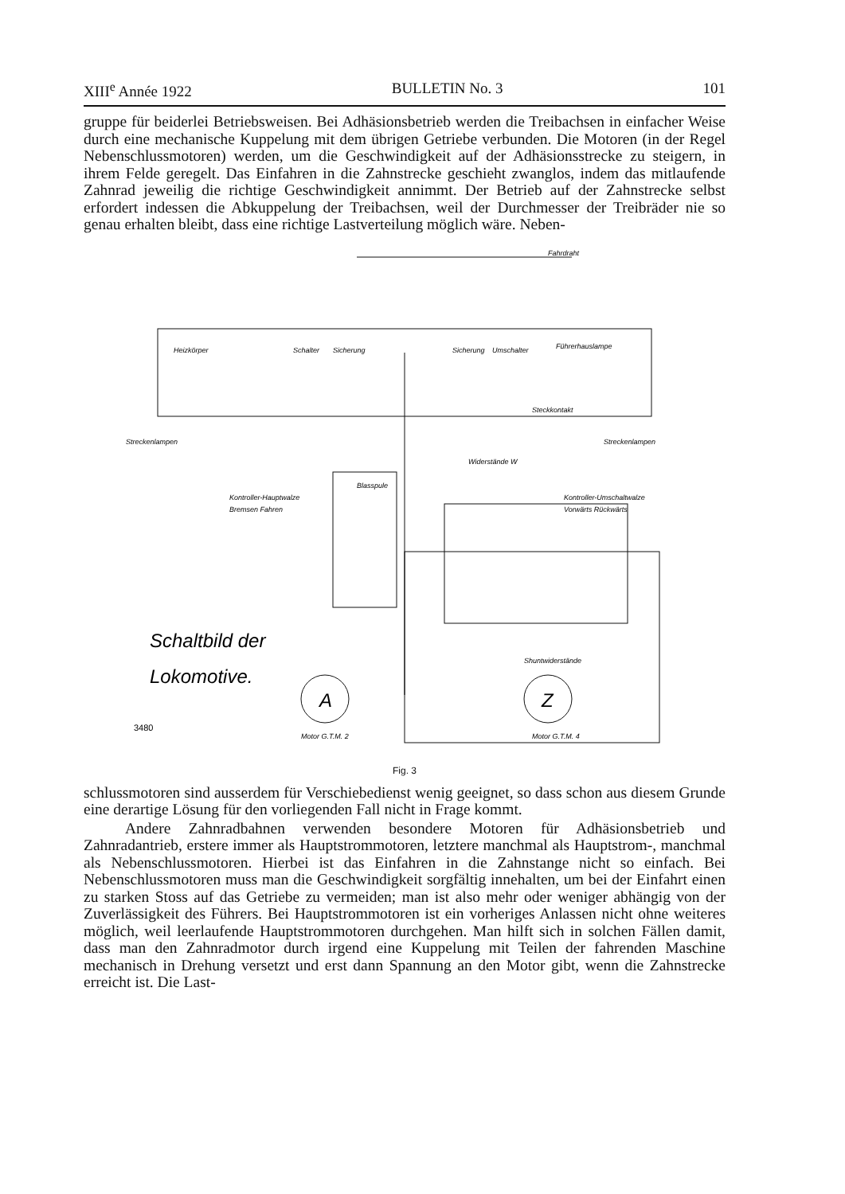XIII<sup>e</sup> Année 1922 BULLETIN No. 3 101
gruppe für beiderlei Betriebsweisen. Bei Adhäsionsbetrieb werden die Treibachsen in einfacher Weise durch eine mechanische Kuppelung mit dem übrigen Getriebe verbunden. Die Motoren (in der Regel Nebenschlussmotoren) werden, um die Geschwindigkeit auf der Adhäsionsstrecke zu steigern, in ihrem Felde geregelt. Das Einfahren in die Zahnstrecke geschieht zwanglos, indem das mitlaufende Zahnrad jeweilig die richtige Geschwindigkeit annimmt. Der Betrieb auf der Zahnstrecke selbst erfordert indessen die Abkuppelung der Treibachsen, weil der Durchmesser der Treibräder nie so genau erhalten bleibt, dass eine richtige Lastverteilung möglich wäre. Neben-
Fahrdraht
Heizkörper
Schalter
Sicherung
Sicherung
Umschalter
Führerhauslampe
Steckkontakt
Streckenlampen
Streckenlampen
Widerstände W
Blasspule
Kontroller-Hauptwalze
Bremsen Fahren
Kontroller-Umschaltwalze
Vorwärts Rückwärts
Shuntwiderstände
Motor G.T.M. 2
Motor G.T.M. 4
A
Z
Schaltbild der
Lokomotive.
3480
Fig. 3
schlussmotoren sind ausserdem für Verschiebedienst wenig geeignet, so dass schon aus diesem Grunde eine derartige Lösung für den vorliegenden Fall nicht in Frage kommt.
Andere Zahnradbahnen verwenden besondere Motoren für Adhäsionsbetrieb und Zahnradantrieb, erstere immer als Hauptstrommotoren, letztere manchmal als Hauptstrom-, manchmal als Nebenschlussmotoren. Hierbei ist das Einfahren in die Zahnstange nicht so einfach. Bei Nebenschlussmotoren muss man die Geschwindigkeit sorgfältig innehalten, um bei der Einfahrt einen zu starken Stoss auf das Getriebe zu vermeiden; man ist also mehr oder weniger abhängig von der Zuverlässigkeit des Führers. Bei Hauptstrommotoren ist ein vorheriges Anlassen nicht ohne weiteres möglich, weil leerlaufende Hauptstrommotoren durchgehen. Man hilft sich in solchen Fällen damit, dass man den Zahnradmotor durch irgend eine Kuppelung mit Teilen der fahrenden Maschine mechanisch in Drehung versetzt und erst dann Spannung an den Motor gibt, wenn die Zahnstrecke erreicht ist. Die Last-